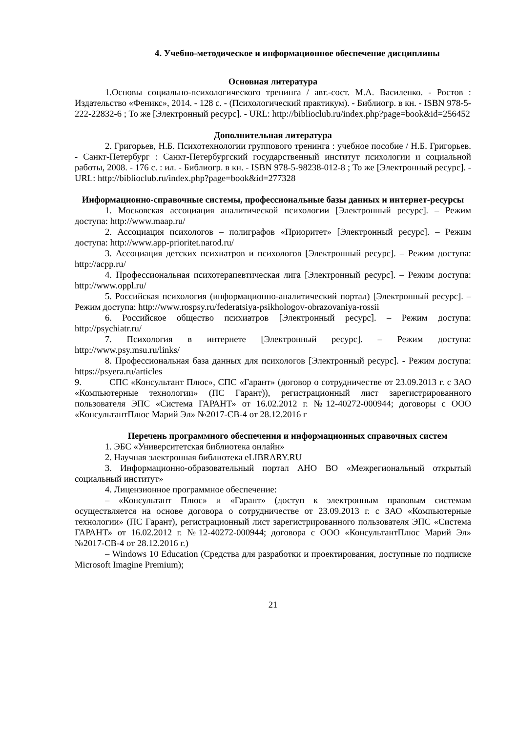4. Учебно-методическое и информационное обеспечение дисциплины
Основная литература
1.Основы социально-психологического тренинга / авт.-сост. М.А. Василенко. - Ростов : Издательство «Феникс», 2014. - 128 с. - (Психологический практикум). - Библиогр. в кн. - ISBN 978-5-222-22832-6 ; То же [Электронный ресурс]. - URL: http://biblioclub.ru/index.php?page=book&id=256452
Дополнительная литература
2. Григорьев, Н.Б. Психотехнологии группового тренинга : учебное пособие / Н.Б. Григорьев. - Санкт-Петербург : Санкт-Петербургский государственный институт психологии и социальной работы, 2008. - 176 с. : ил. - Библиогр. в кн. - ISBN 978-5-98238-012-8 ; То же [Электронный ресурс]. - URL: http://biblioclub.ru/index.php?page=book&id=277328
Информационно-справочные системы, профессиональные базы данных и интернет-ресурсы
1. Московская ассоциация аналитической психологии [Электронный ресурс]. – Режим доступа: http://www.maap.ru/
2. Ассоциация психологов – полиграфов «Приоритет» [Электронный ресурс]. – Режим доступа: http://www.app-prioritet.narod.ru/
3. Ассоциация детских психиатров и психологов [Электронный ресурс]. – Режим доступа: http://acpp.ru/
4. Профессиональная психотерапевтическая лига [Электронный ресурс]. – Режим доступа: http://www.oppl.ru/
5. Российская психология (информационно-аналитический портал) [Электронный ресурс]. – Режим доступа: http://www.rospsy.ru/federatsiya-psikhologov-obrazovaniya-rossii
6. Российское общество психиатров [Электронный ресурс]. – Режим доступа: http://psychiatr.ru/
7. Психология в интернете [Электронный ресурс]. – Режим доступа: http://www.psy.msu.ru/links/
8. Профессиональная база данных для психологов [Электронный ресурс]. - Режим доступа: https://psyera.ru/articles
9. СПС «Консультант Плюс», СПС «Гарант» (договор о сотрудничестве от 23.09.2013 г. с ЗАО «Компьютерные технологии» (ПС Гарант)), регистрационный лист зарегистрированного пользователя ЭПС «Система ГАРАНТ» от 16.02.2012 г. №12-40272-000944; договоры с ООО «КонсультантПлюс Марий Эл» №2017-СВ-4 от 28.12.2016 г
Перечень программного обеспечения и информационных справочных систем
1. ЭБС «Университетская библиотека онлайн»
2. Научная электронная библиотека eLIBRARY.RU
3. Информационно-образовательный портал АНО ВО «Межрегиональный открытый социальный институт»
4. Лицензионное программное обеспечение:
– «Консультант Плюс» и «Гарант» (доступ к электронным правовым системам осуществляется на основе договора о сотрудничестве от 23.09.2013 г. с ЗАО «Компьютерные технологии» (ПС Гарант), регистрационный лист зарегистрированного пользователя ЭПС «Система ГАРАНТ» от 16.02.2012 г. №12-40272-000944; договора с ООО «КонсультантПлюс Марий Эл» №2017-СВ-4 от 28.12.2016 г.)
– Windows 10 Education (Средства для разработки и проектирования, доступные по подписке Microsoft Imagine Premium);
21